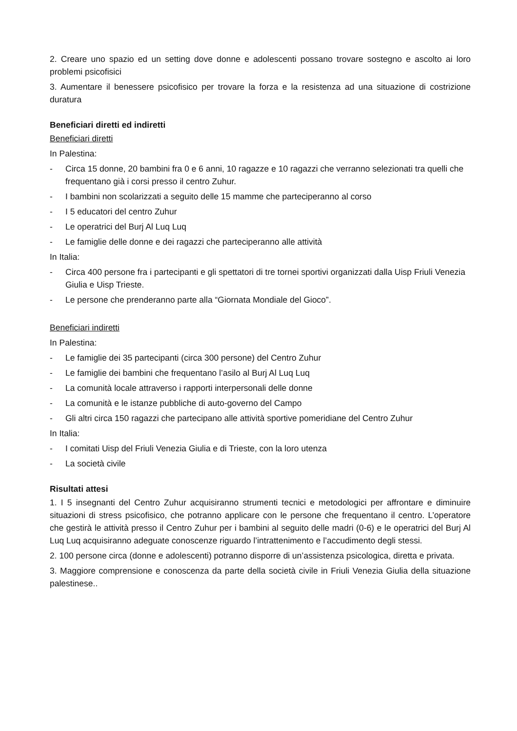2. Creare uno spazio ed un setting dove donne e adolescenti possano trovare sostegno e ascolto ai loro problemi psicofisici
3. Aumentare il benessere psicofisico per trovare la forza e la resistenza ad una situazione di costrizione duratura
Beneficiari diretti ed indiretti
Beneficiari diretti
In Palestina:
- Circa 15 donne, 20 bambini fra 0 e 6 anni, 10 ragazze e 10 ragazzi che verranno selezionati tra quelli che frequentano già i corsi presso il centro Zuhur.
- I bambini non scolarizzati a seguito delle 15 mamme che parteciperanno al corso
- I 5 educatori del centro Zuhur
- Le operatrici del Burj Al Luq Luq
- Le famiglie delle donne e dei ragazzi che parteciperanno alle attività
In Italia:
- Circa 400 persone fra i partecipanti e gli spettatori di tre tornei sportivi organizzati dalla Uisp Friuli Venezia Giulia e Uisp Trieste.
- Le persone che prenderanno parte alla “Giornata Mondiale del Gioco”.
Beneficiari indiretti
In Palestina:
- Le famiglie dei 35 partecipanti (circa 300 persone) del Centro Zuhur
- Le famiglie dei bambini che frequentano l’asilo al Burj Al Luq Luq
- La comunità locale attraverso i rapporti interpersonali delle donne
- La comunità e le istanze pubbliche di auto-governo del Campo
- Gli altri circa 150 ragazzi che partecipano alle attività sportive pomeridiane del Centro Zuhur
In Italia:
- I comitati Uisp del Friuli Venezia Giulia e di Trieste, con la loro utenza
- La società civile
Risultati attesi
1. I 5 insegnanti del Centro Zuhur acquisiranno strumenti tecnici e metodologici per affrontare e diminuire situazioni di stress psicofisico, che potranno applicare con le persone che frequentano il centro. L’operatore che gestirà le attività presso il Centro Zuhur per i bambini al seguito delle madri (0-6) e le operatrici del Burj Al Luq Luq acquisiranno adeguate conoscenze riguardo l’intrattenimento e l’accudimento degli stessi.
2. 100 persone circa (donne e adolescenti) potranno disporre di un’assistenza psicologica, diretta e privata.
3. Maggiore comprensione e conoscenza da parte della società civile in Friuli Venezia Giulia della situazione palestinese..